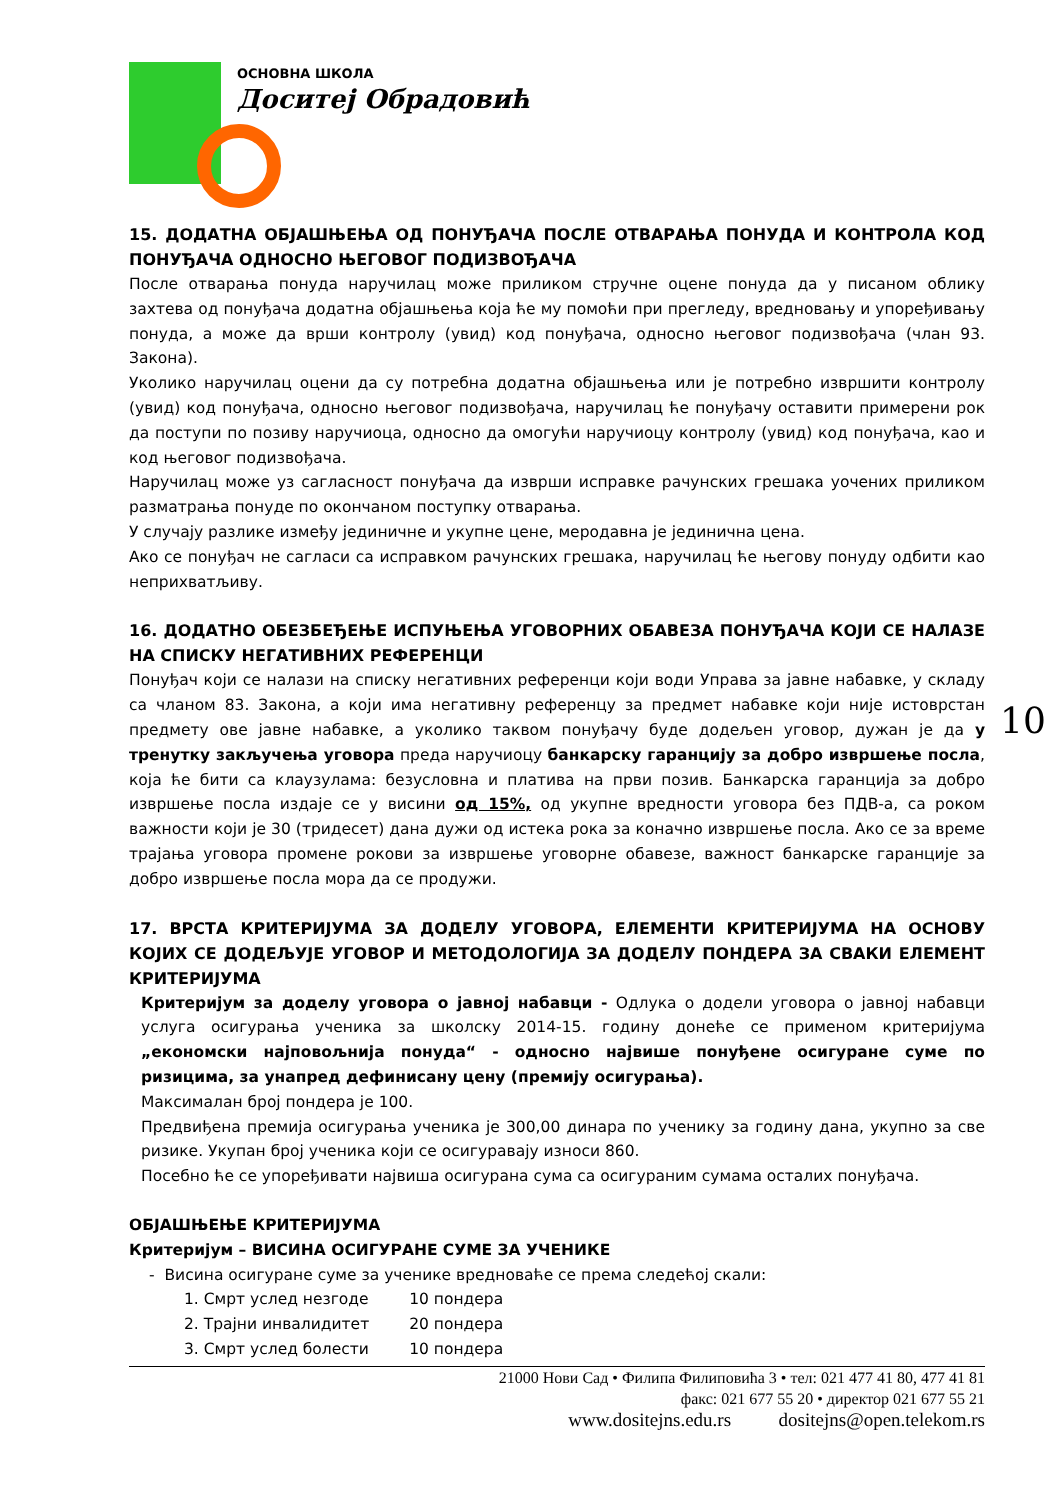10
ОСНОВНА ШКОЛА
Доситеј Обрадовић
15. ДОДАТНА ОБЈАШЊЕЊА ОД ПОНУЂАЧА ПОСЛЕ ОТВАРАЊА ПОНУДА И КОНТРОЛА КОД ПОНУЂАЧА ОДНОСНО ЊЕГОВОГ ПОДИЗВОЂАЧА
После отварања понуда наручилац може приликом стручне оцене понуда да у писаном облику захтева од понуђача додатна објашњења која ће му помоћи при прегледу, вредновању и упоређивању понуда, а може да врши контролу (увид) код понуђача, односно његовог подизвођача (члан 93. Закона).
Уколико наручилац оцени да су потребна додатна објашњења или је потребно извршити контролу (увид) код понуђача, односно његовог подизвођача, наручилац ће понуђачу оставити примерени рок да поступи по позиву наручиоца, односно да омогући наручиоцу контролу (увид) код понуђача, као и код његовог подизвођача.
Наручилац може уз сагласност понуђача да изврши исправке рачунских грешака уочених приликом разматрања понуде по окончаном поступку отварања.
У случају разлике између јединичне и укупне цене, меродавна је јединична цена.
Ако се понуђач не сагласи са исправком рачунских грешака, наручилац ће његову понуду одбити као неприхватљиву.
16. ДОДАТНО ОБЕЗБЕЂЕЊЕ ИСПУЊЕЊА УГОВОРНИХ ОБАВЕЗА ПОНУЂАЧА КОЈИ СЕ НАЛАЗЕ НА СПИСКУ НЕГАТИВНИХ РЕФЕРЕНЦИ
Понуђач који се налази на списку негативних референци који води Управа за јавне набавке, у складу са чланом 83. Закона, а који има негативну референцу за предмет набавке који није истоврстан предмету ове јавне набавке, а уколико таквом понуђачу буде додељен уговор, дужан је да у тренутку закључења уговора преда наручиоцу банкарску гаранцију за добро извршење посла, која ће бити са клаузулама: безусловна и платива на први позив. Банкарска гаранција за добро извршење посла издаје се у висини од 15%, од укупне вредности уговора без ПДВ-а, са роком важности који је 30 (тридесет) дана дужи од истека рока за коначно извршење посла. Ако се за време трајања уговора промене рокови за извршење уговорне обавезе, важност банкарске гаранције за добро извршење посла мора да се продужи.
17. ВРСТА КРИТЕРИЈУМА ЗА ДОДЕЛУ УГОВОРА, ЕЛЕМЕНТИ КРИТЕРИЈУМА НА ОСНОВУ КОЈИХ СЕ ДОДЕЉУЈЕ УГОВОР И МЕТОДОЛОГИЈА ЗА ДОДЕЛУ ПОНДЕРА ЗА СВАКИ ЕЛЕМЕНТ КРИТЕРИЈУМА
Критеријум за доделу уговора о јавној набавци - Одлука о додели уговора о јавној набавци услуга осигурања ученика за школску 2014-15. годину донеће се применом критеријума „економски најповољнија понуда“ - односно највише понуђене осигуране суме по ризицима, за унапред дефинисану цену (премију осигурања).
Максималан број пондера је 100.
Предвиђена премија осигурања ученика је 300,00 динара по ученику за годину дана, укупно за све ризике. Укупан број ученика који се осигуравају износи 860.
Посебно ће се упоређивати највиша осигурана сума са осигураним сумама осталих понуђача.
ОБЈАШЊЕЊЕ КРИТЕРИЈУМА
Критеријум – ВИСИНА ОСИГУРАНЕ СУМЕ ЗА УЧЕНИКЕ
- Висина осигуране суме за ученике вредноваће се према следећој скали:
| 1. Смрт услед незгоде | 10 пондера |
| 2. Трајни инвалидитет | 20 пондера |
| 3. Смрт услед болести | 10 пондера |
21000 Нови Сад • Филипа Филиповића 3 • тел: 021 477 41 80, 477 41 81
факс: 021 677 55 20 • директор 021 677 55 21
www.dositejns.edu.rs dositejns@open.telekom.rs